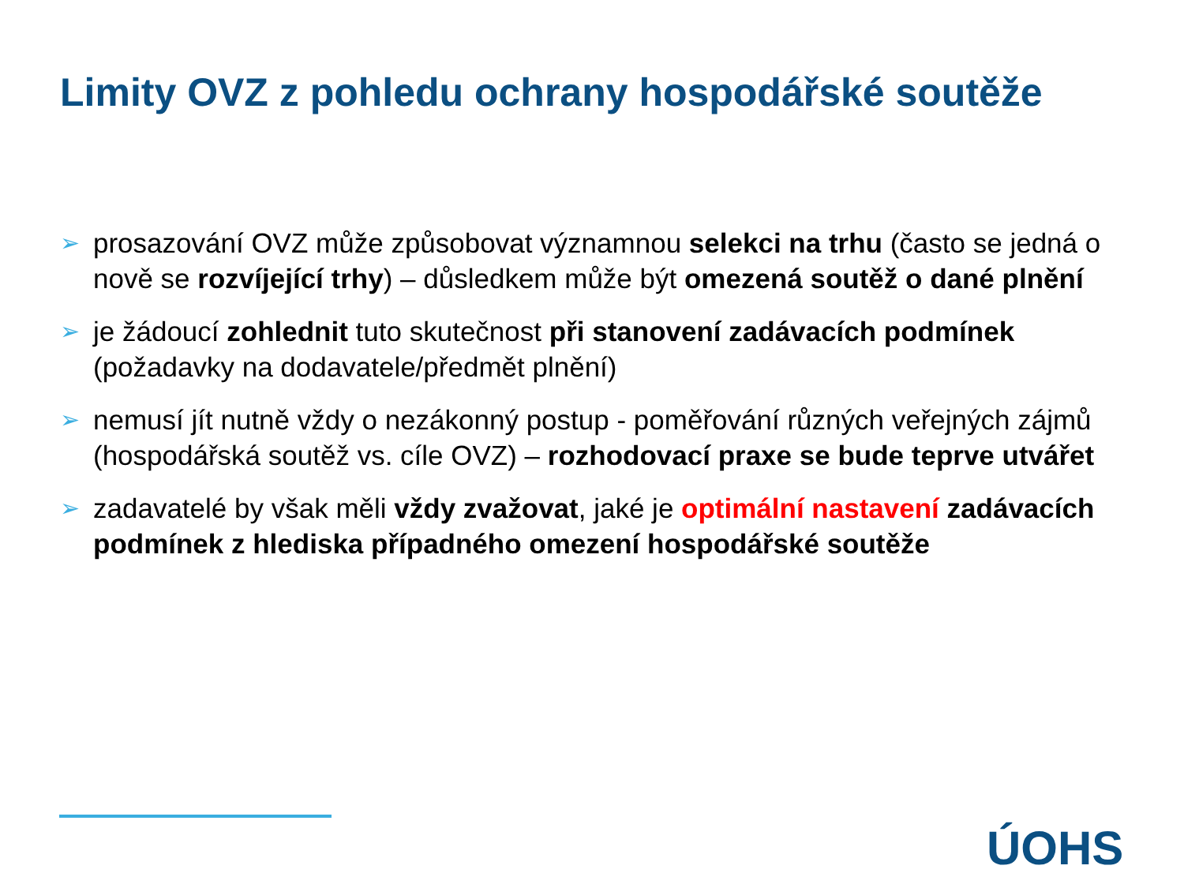Limity OVZ z pohledu ochrany hospodářské soutěže
➢ prosazování OVZ může způsobovat významnou selekci na trhu (často se jedná o nově se rozvíjející trhy) – důsledkem může být omezená soutěž o dané plnění
➢ je žádoucí zohlednit tuto skutečnost při stanovení zadávacích podmínek (požadavky na dodavatele/předmět plnění)
➢ nemusí jít nutně vždy o nezákonný postup - poměřování různých veřejných zájmů (hospodářská soutěž vs. cíle OVZ) – rozhodovací praxe se bude teprve utvářet
➢ zadavatelé by však měli vždy zvažovat, jaké je optimální nastavení zadávacích podmínek z hlediska případného omezení hospodářské soutěže
ÚOHS